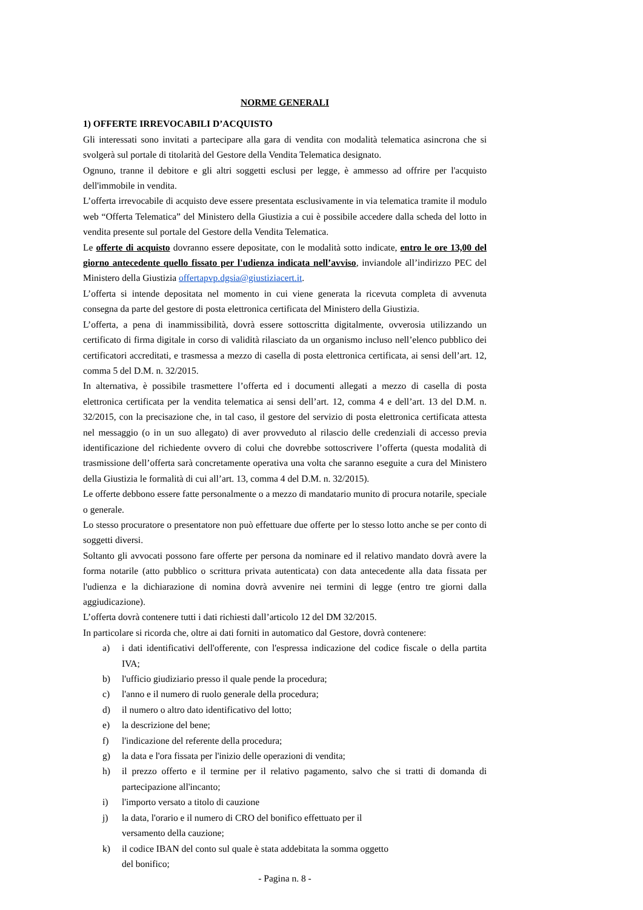NORME GENERALI
1) OFFERTE IRREVOCABILI D’ACQUISTO
Gli interessati sono invitati a partecipare alla gara di vendita con modalità telematica asincrona che si svolgerà sul portale di titolarità del Gestore della Vendita Telematica designato.
Ognuno, tranne il debitore e gli altri soggetti esclusi per legge, è ammesso ad offrire per l'acquisto dell'immobile in vendita.
L’offerta irrevocabile di acquisto deve essere presentata esclusivamente in via telematica tramite il modulo web “Offerta Telematica” del Ministero della Giustizia a cui è possibile accedere dalla scheda del lotto in vendita presente sul portale del Gestore della Vendita Telematica.
Le offerte di acquisto dovranno essere depositate, con le modalità sotto indicate, entro le ore 13,00 del giorno antecedente quello fissato per l'udienza indicata nell’avviso, inviandole all’indirizzo PEC del Ministero della Giustizia offertapvp.dgsia@giustiziacert.it.
L’offerta si intende depositata nel momento in cui viene generata la ricevuta completa di avvenuta consegna da parte del gestore di posta elettronica certificata del Ministero della Giustizia.
L’offerta, a pena di inammissibilità, dovrà essere sottoscritta digitalmente, ovverosia utilizzando un certificato di firma digitale in corso di validità rilasciato da un organismo incluso nell’elenco pubblico dei certificatori accreditati, e trasmessa a mezzo di casella di posta elettronica certificata, ai sensi dell’art. 12, comma 5 del D.M. n. 32/2015.
In alternativa, è possibile trasmettere l’offerta ed i documenti allegati a mezzo di casella di posta elettronica certificata per la vendita telematica ai sensi dell’art. 12, comma 4 e dell’art. 13 del D.M. n. 32/2015, con la precisazione che, in tal caso, il gestore del servizio di posta elettronica certificata attesta nel messaggio (o in un suo allegato) di aver provveduto al rilascio delle credenziali di accesso previa identificazione del richiedente ovvero di colui che dovrebbe sottoscrivere l’offerta (questa modalità di trasmissione dell’offerta sarà concretamente operativa una volta che saranno eseguite a cura del Ministero della Giustizia le formalità di cui all’art. 13, comma 4 del D.M. n. 32/2015).
Le offerte debbono essere fatte personalmente o a mezzo di mandatario munito di procura notarile, speciale o generale.
Lo stesso procuratore o presentatore non può effettuare due offerte per lo stesso lotto anche se per conto di soggetti diversi.
Soltanto gli avvocati possono fare offerte per persona da nominare ed il relativo mandato dovrà avere la forma notarile (atto pubblico o scrittura privata autenticata) con data antecedente alla data fissata per l'udienza e la dichiarazione di nomina dovrà avvenire nei termini di legge (entro tre giorni dalla aggiudicazione).
L’offerta dovrà contenere tutti i dati richiesti dall’articolo 12 del DM 32/2015.
In particolare si ricorda che, oltre ai dati forniti in automatico dal Gestore, dovrà contenere:
a) i dati identificativi dell'offerente, con l'espressa indicazione del codice fiscale o della partita IVA;
b) l'ufficio giudiziario presso il quale pende la procedura;
c) l'anno e il numero di ruolo generale della procedura;
d) il numero o altro dato identificativo del lotto;
e) la descrizione del bene;
f) l'indicazione del referente della procedura;
g) la data e l'ora fissata per l'inizio delle operazioni di vendita;
h) il prezzo offerto e il termine per il relativo pagamento, salvo che si tratti di domanda di partecipazione all'incanto;
i) l'importo versato a titolo di cauzione
j) la data, l'orario e il numero di CRO del bonifico effettuato per il
versamento della cauzione;
k) il codice IBAN del conto sul quale è stata addebitata la somma oggetto
del bonifico;
- Pagina n. 8 -